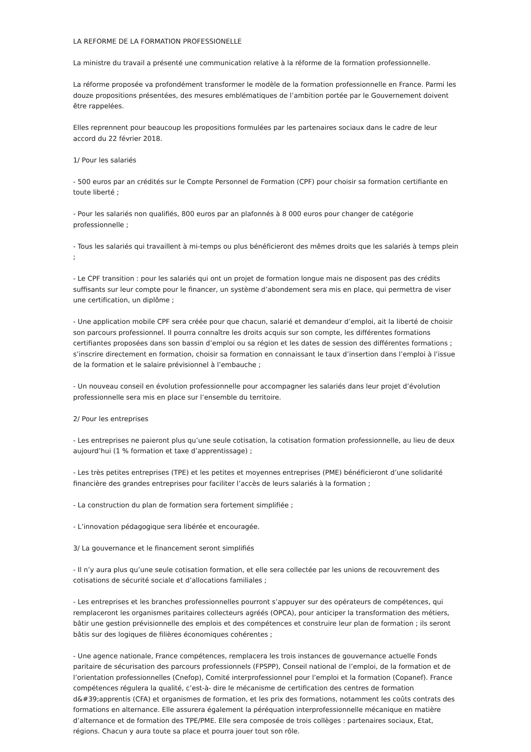LA REFORME DE LA FORMATION PROFESSIONELLE
La ministre du travail a présenté une communication relative à la réforme de la formation professionnelle.
La réforme proposée va profondément transformer le modèle de la formation professionnelle en France. Parmi les douze propositions présentées, des mesures emblématiques de l’ambition portée par le Gouvernement doivent être rappelées.
Elles reprennent pour beaucoup les propositions formulées par les partenaires sociaux dans le cadre de leur accord du 22 février 2018.
1/ Pour les salariés
- 500 euros par an crédités sur le Compte Personnel de Formation (CPF) pour choisir sa formation certifiante en toute liberté ;
- Pour les salariés non qualifiés, 800 euros par an plafonnés à 8 000 euros pour changer de catégorie professionnelle ;
- Tous les salariés qui travaillent à mi-temps ou plus bénéficieront des mêmes droits que les salariés à temps plein ;
- Le CPF transition : pour les salariés qui ont un projet de formation longue mais ne disposent pas des crédits suffisants sur leur compte pour le financer, un système d’abondement sera mis en place, qui permettra de viser une certification, un diplôme ;
- Une application mobile CPF sera créée pour que chacun, salarié et demandeur d’emploi, ait la liberté de choisir son parcours professionnel. Il pourra connaître les droits acquis sur son compte, les différentes formations certifiantes proposées dans son bassin d’emploi ou sa région et les dates de session des différentes formations ; s’inscrire directement en formation, choisir sa formation en connaissant le taux d’insertion dans l’emploi à l’issue de la formation et le salaire prévisionnel à l’embauche ;
- Un nouveau conseil en évolution professionnelle pour accompagner les salariés dans leur projet d’évolution professionnelle sera mis en place sur l’ensemble du territoire.
2/ Pour les entreprises
- Les entreprises ne paieront plus qu’une seule cotisation, la cotisation formation professionnelle, au lieu de deux aujourd’hui (1 % formation et taxe d’apprentissage) ;
- Les très petites entreprises (TPE) et les petites et moyennes entreprises (PME) bénéficieront d’une solidarité financière des grandes entreprises pour faciliter l’accès de leurs salariés à la formation ;
- La construction du plan de formation sera fortement simplifiée ;
- L’innovation pédagogique sera libérée et encouragée.
3/ La gouvernance et le financement seront simplifiés
- Il n’y aura plus qu’une seule cotisation formation, et elle sera collectée par les unions de recouvrement des cotisations de sécurité sociale et d’allocations familiales ;
- Les entreprises et les branches professionnelles pourront s’appuyer sur des opérateurs de compétences, qui remplaceront les organismes paritaires collecteurs agréés (OPCA), pour anticiper la transformation des métiers, bâtir une gestion prévisionnelle des emplois et des compétences et construire leur plan de formation ; ils seront bâtis sur des logiques de filières économiques cohérentes ;
- Une agence nationale, France compétences, remplacera les trois instances de gouvernance actuelle Fonds paritaire de sécurisation des parcours professionnels (FPSPP), Conseil national de l’emploi, de la formation et de l’orientation professionnelles (Cnefop), Comité interprofessionnel pour l’emploi et la formation (Copanef). France compétences régulera la qualité, c’est-à- dire le mécanisme de certification des centres de formation d&#39;apprentis (CFA) et organismes de formation, et les prix des formations, notamment les coûts contrats des formations en alternance. Elle assurera également la péréquation interprofessionnelle mécanique en matière d’alternance et de formation des TPE/PME. Elle sera composée de trois collèges : partenaires sociaux, Etat, régions. Chacun y aura toute sa place et pourra jouer tout son rôle.